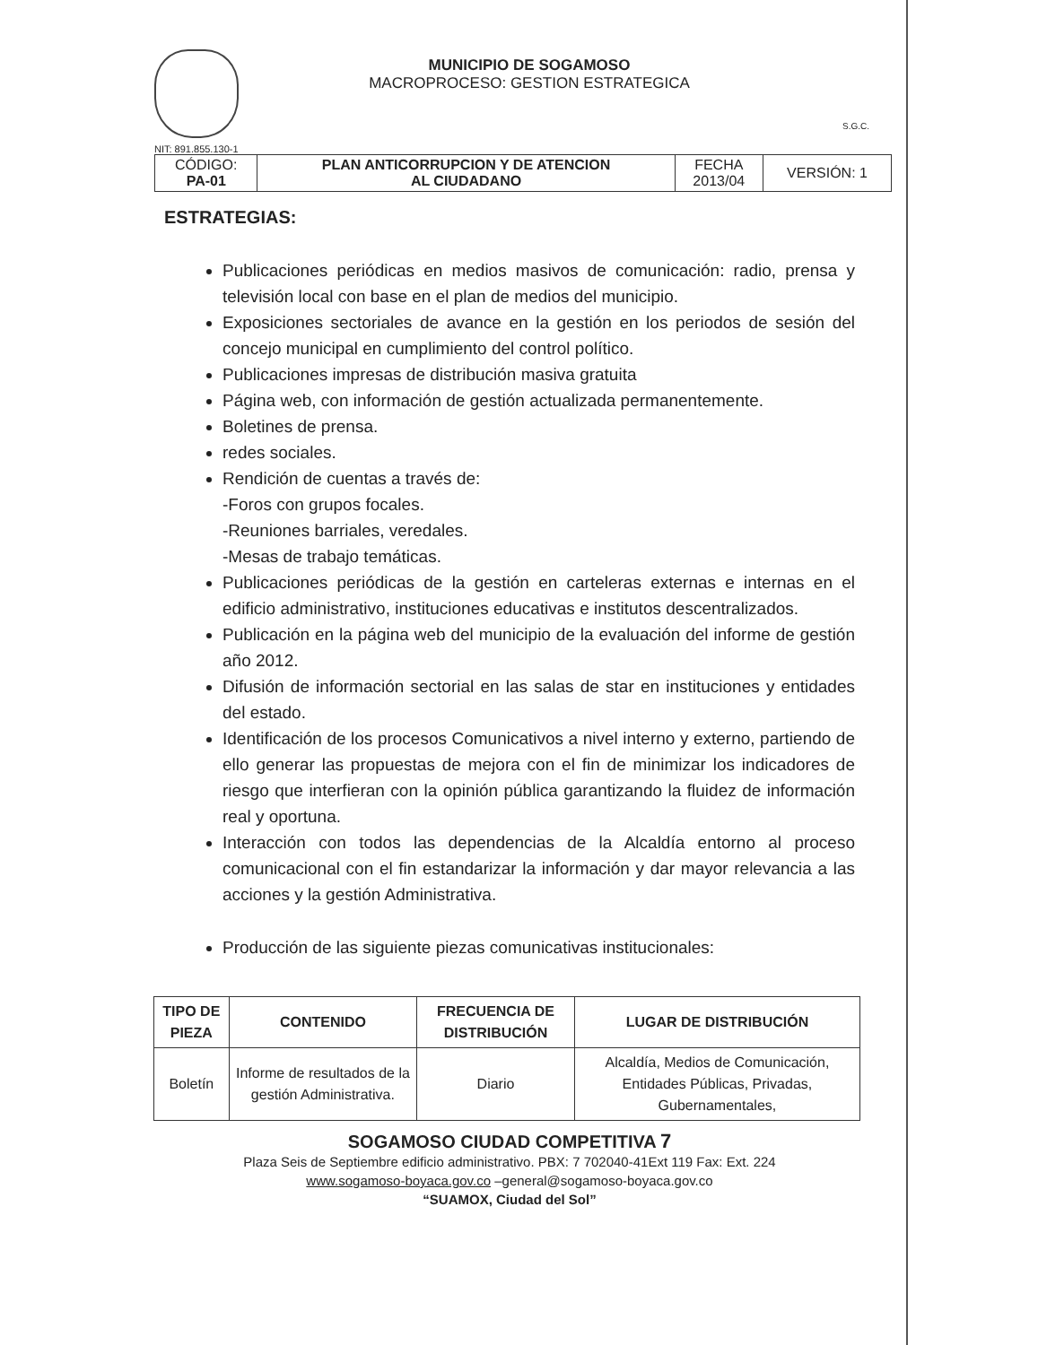MUNICIPIO DE SOGAMOSO
MACROPROCESO: GESTION ESTRATEGICA
S.G.C.
NIT: 891.855.130-1
| CÓDIGO: PA-01 | PLAN ANTICORRUPCION Y DE ATENCION AL CIUDADANO | FECHA 2013/04 | VERSIÓN: 1 |
ESTRATEGIAS:
Publicaciones periódicas en medios masivos de comunicación: radio, prensa y televisión local con base en el plan de medios del municipio.
Exposiciones sectoriales de avance en la gestión en los periodos de sesión del concejo municipal en cumplimiento del control político.
Publicaciones impresas de distribución masiva gratuita
Página web, con información de gestión actualizada permanentemente.
Boletines de prensa.
redes sociales.
Rendición de cuentas a través de:
-Foros con grupos focales.
-Reuniones barriales, veredales.
-Mesas de trabajo temáticas.
Publicaciones periódicas de la gestión en carteleras externas e internas en el edificio administrativo, instituciones educativas e institutos descentralizados.
Publicación en la página web del municipio de la evaluación del informe de gestión año 2012.
Difusión de información sectorial en las salas de star en instituciones y entidades del estado.
Identificación de los procesos Comunicativos a nivel interno y externo, partiendo de ello generar las propuestas de mejora con el fin de minimizar los indicadores de riesgo que interfieran con la opinión pública garantizando la fluidez de información real y oportuna.
Interacción con todos las dependencias de la Alcaldía entorno al proceso comunicacional con el fin estandarizar la información y dar mayor relevancia a las acciones y la gestión Administrativa.
Producción de las siguiente piezas comunicativas institucionales:
| TIPO DE PIEZA | CONTENIDO | FRECUENCIA DE DISTRIBUCIÓN | LUGAR DE DISTRIBUCIÓN |
| --- | --- | --- | --- |
| Boletín | Informe de resultados de la gestión Administrativa. | Diario | Alcaldía, Medios de Comunicación, Entidades Públicas, Privadas, Gubernamentales, |
SOGAMOSO CIUDAD COMPETITIVA 7
Plaza Seis de Septiembre edificio administrativo. PBX: 7 702040-41Ext 119 Fax: Ext. 224
www.sogamoso-boyaca.gov.co –general@sogamoso-boyaca.gov.co
“SUAMOX, Ciudad del Sol”